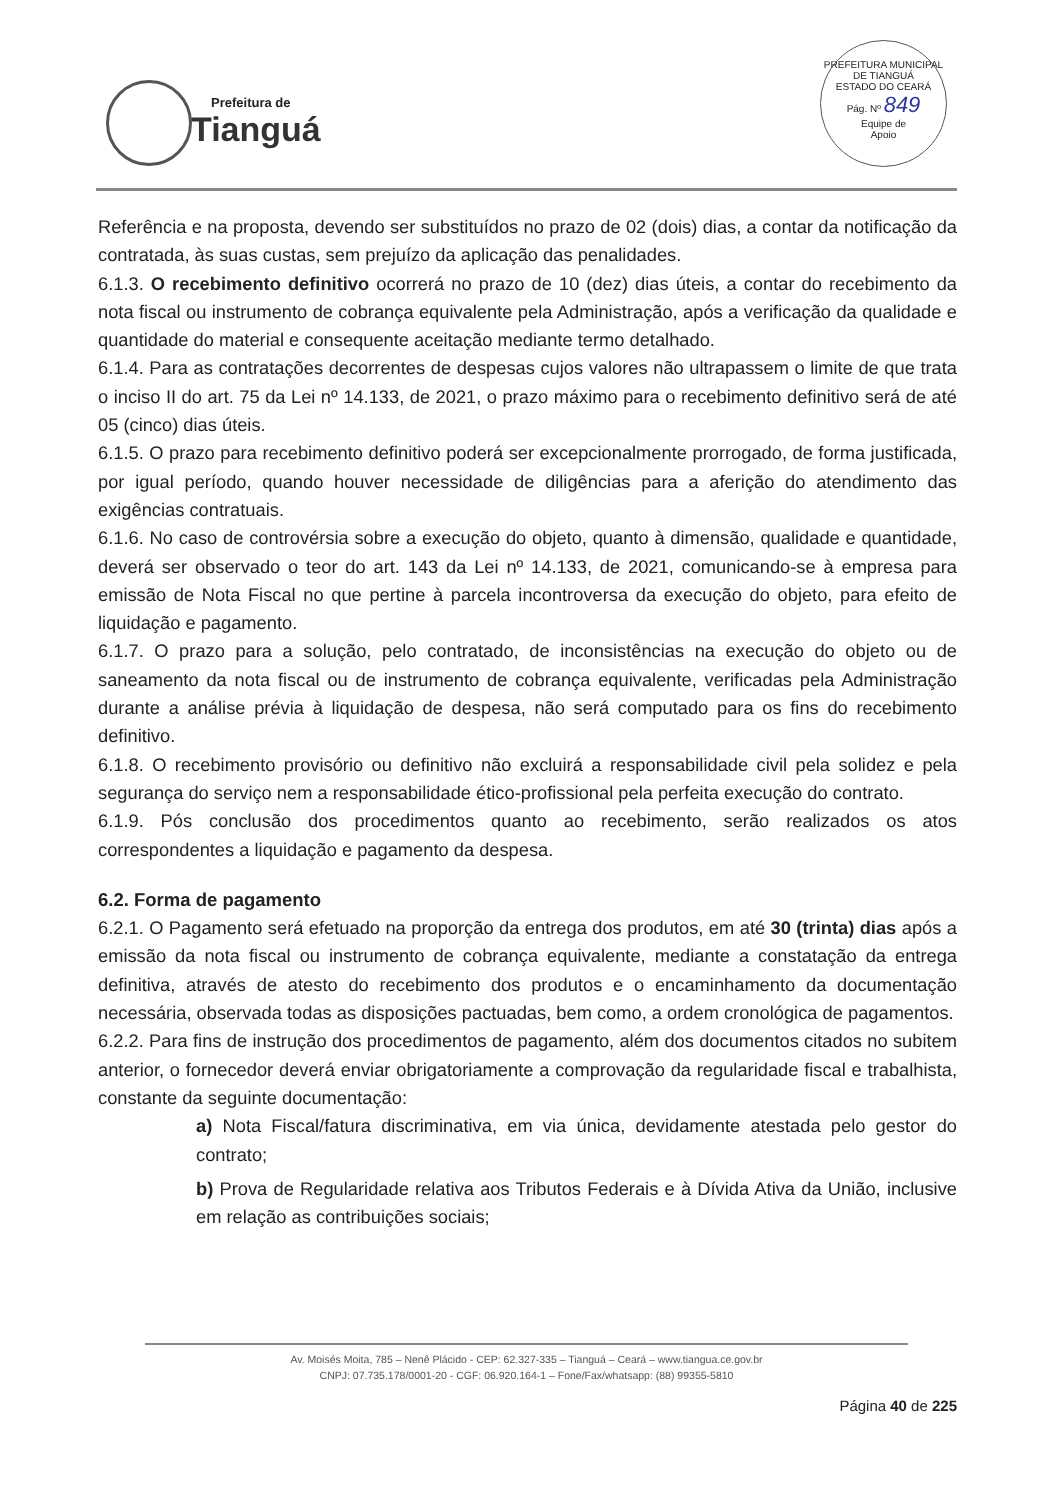Prefeitura de
Tianguá
PREFEITURA MUNICIPAL DE TIANGUÁ
ESTADO DO CEARÁ
Pág. Nº 849
Equipe de
Apoio
Referência e na proposta, devendo ser substituídos no prazo de 02 (dois) dias, a contar da notificação da contratada, às suas custas, sem prejuízo da aplicação das penalidades.
6.1.3. O recebimento definitivo ocorrerá no prazo de 10 (dez) dias úteis, a contar do recebimento da nota fiscal ou instrumento de cobrança equivalente pela Administração, após a verificação da qualidade e quantidade do material e consequente aceitação mediante termo detalhado.
6.1.4. Para as contratações decorrentes de despesas cujos valores não ultrapassem o limite de que trata o inciso II do art. 75 da Lei nº 14.133, de 2021, o prazo máximo para o recebimento definitivo será de até 05 (cinco) dias úteis.
6.1.5. O prazo para recebimento definitivo poderá ser excepcionalmente prorrogado, de forma justificada, por igual período, quando houver necessidade de diligências para a aferição do atendimento das exigências contratuais.
6.1.6. No caso de controvérsia sobre a execução do objeto, quanto à dimensão, qualidade e quantidade, deverá ser observado o teor do art. 143 da Lei nº 14.133, de 2021, comunicando-se à empresa para emissão de Nota Fiscal no que pertine à parcela incontroversa da execução do objeto, para efeito de liquidação e pagamento.
6.1.7. O prazo para a solução, pelo contratado, de inconsistências na execução do objeto ou de saneamento da nota fiscal ou de instrumento de cobrança equivalente, verificadas pela Administração durante a análise prévia à liquidação de despesa, não será computado para os fins do recebimento definitivo.
6.1.8. O recebimento provisório ou definitivo não excluirá a responsabilidade civil pela solidez e pela segurança do serviço nem a responsabilidade ético-profissional pela perfeita execução do contrato.
6.1.9. Pós conclusão dos procedimentos quanto ao recebimento, serão realizados os atos correspondentes a liquidação e pagamento da despesa.
6.2. Forma de pagamento
6.2.1. O Pagamento será efetuado na proporção da entrega dos produtos, em até 30 (trinta) dias após a emissão da nota fiscal ou instrumento de cobrança equivalente, mediante a constatação da entrega definitiva, através de atesto do recebimento dos produtos e o encaminhamento da documentação necessária, observada todas as disposições pactuadas, bem como, a ordem cronológica de pagamentos.
6.2.2. Para fins de instrução dos procedimentos de pagamento, além dos documentos citados no subitem anterior, o fornecedor deverá enviar obrigatoriamente a comprovação da regularidade fiscal e trabalhista, constante da seguinte documentação:
a) Nota Fiscal/fatura discriminativa, em via única, devidamente atestada pelo gestor do contrato;
b) Prova de Regularidade relativa aos Tributos Federais e à Dívida Ativa da União, inclusive em relação as contribuições sociais;
Av. Moisés Moita, 785 – Nenê Plácido - CEP: 62.327-335 – Tianguá – Ceará – www.tiangua.ce.gov.br
CNPJ: 07.735.178/0001-20 - CGF: 06.920.164-1 – Fone/Fax/whatsapp: (88) 99355-5810
Página 40 de 225